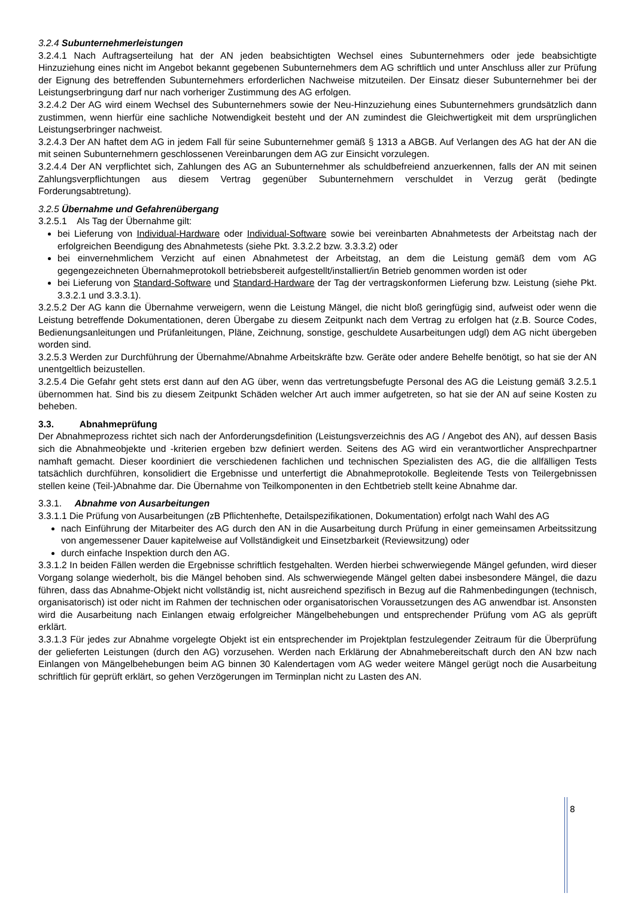3.2.4 Subunternehmerleistungen
3.2.4.1 Nach Auftragserteilung hat der AN jeden beabsichtigten Wechsel eines Subunternehmers oder jede beabsichtigte Hinzuziehung eines nicht im Angebot bekannt gegebenen Subunternehmers dem AG schriftlich und unter Anschluss aller zur Prüfung der Eignung des betreffenden Subunternehmers erforderlichen Nachweise mitzuteilen. Der Einsatz dieser Subunternehmer bei der Leistungserbringung darf nur nach vorheriger Zustimmung des AG erfolgen.
3.2.4.2 Der AG wird einem Wechsel des Subunternehmers sowie der Neu-Hinzuziehung eines Subunternehmers grundsätzlich dann zustimmen, wenn hierfür eine sachliche Notwendigkeit besteht und der AN zumindest die Gleichwertigkeit mit dem ursprünglichen Leistungserbringer nachweist.
3.2.4.3 Der AN haftet dem AG in jedem Fall für seine Subunternehmer gemäß § 1313 a ABGB. Auf Verlangen des AG hat der AN die mit seinen Subunternehmern geschlossenen Vereinbarungen dem AG zur Einsicht vorzulegen.
3.2.4.4 Der AN verpflichtet sich, Zahlungen des AG an Subunternehmer als schuldbefreiend anzuerkennen, falls der AN mit seinen Zahlungsverpflichtungen aus diesem Vertrag gegenüber Subunternehmern verschuldet in Verzug gerät (bedingte Forderungsabtretung).
3.2.5 Übernahme und Gefahrenübergang
3.2.5.1 Als Tag der Übernahme gilt:
bei Lieferung von Individual-Hardware oder Individual-Software sowie bei vereinbarten Abnahmetests der Arbeitstag nach der erfolgreichen Beendigung des Abnahmetests (siehe Pkt. 3.3.2.2 bzw. 3.3.3.2) oder
bei einvernehmlichem Verzicht auf einen Abnahmetest der Arbeitstag, an dem die Leistung gemäß dem vom AG gegengezeichneten Übernahmeprotokoll betriebsbereit aufgestellt/installiert/in Betrieb genommen worden ist oder
bei Lieferung von Standard-Software und Standard-Hardware der Tag der vertragskonformen Lieferung bzw. Leistung (siehe Pkt. 3.3.2.1 und 3.3.3.1).
3.2.5.2 Der AG kann die Übernahme verweigern, wenn die Leistung Mängel, die nicht bloß geringfügig sind, aufweist oder wenn die Leistung betreffende Dokumentationen, deren Übergabe zu diesem Zeitpunkt nach dem Vertrag zu erfolgen hat (z.B. Source Codes, Bedienungsanleitungen und Prüfanleitungen, Pläne, Zeichnung, sonstige, geschuldete Ausarbeitungen udgl) dem AG nicht übergeben worden sind.
3.2.5.3 Werden zur Durchführung der Übernahme/Abnahme Arbeitskräfte bzw. Geräte oder andere Behelfe benötigt, so hat sie der AN unentgeltlich beizustellen.
3.2.5.4 Die Gefahr geht stets erst dann auf den AG über, wenn das vertretungsbefugte Personal des AG die Leistung gemäß 3.2.5.1 übernommen hat. Sind bis zu diesem Zeitpunkt Schäden welcher Art auch immer aufgetreten, so hat sie der AN auf seine Kosten zu beheben.
3.3. Abnahmeprüfung
Der Abnahmeprozess richtet sich nach der Anforderungsdefinition (Leistungsverzeichnis des AG / Angebot des AN), auf dessen Basis sich die Abnahmeobjekte und -kriterien ergeben bzw definiert werden. Seitens des AG wird ein verantwortlicher Ansprechpartner namhaft gemacht. Dieser koordiniert die verschiedenen fachlichen und technischen Spezialisten des AG, die die allfälligen Tests tatsächlich durchführen, konsolidiert die Ergebnisse und unterfertigt die Abnahmeprotokolle. Begleitende Tests von Teilergebnissen stellen keine (Teil-)Abnahme dar. Die Übernahme von Teilkomponenten in den Echtbetrieb stellt keine Abnahme dar.
3.3.1. Abnahme von Ausarbeitungen
3.3.1.1 Die Prüfung von Ausarbeitungen (zB Pflichtenhefte, Detailspezifikationen, Dokumentation) erfolgt nach Wahl des AG
nach Einführung der Mitarbeiter des AG durch den AN in die Ausarbeitung durch Prüfung in einer gemeinsamen Arbeitssitzung von angemessener Dauer kapitelweise auf Vollständigkeit und Einsetzbarkeit (Reviewsitzung) oder
durch einfache Inspektion durch den AG.
3.3.1.2 In beiden Fällen werden die Ergebnisse schriftlich festgehalten. Werden hierbei schwerwiegende Mängel gefunden, wird dieser Vorgang solange wiederholt, bis die Mängel behoben sind. Als schwerwiegende Mängel gelten dabei insbesondere Mängel, die dazu führen, dass das Abnahme-Objekt nicht vollständig ist, nicht ausreichend spezifisch in Bezug auf die Rahmenbedingungen (technisch, organisatorisch) ist oder nicht im Rahmen der technischen oder organisatorischen Voraussetzungen des AG anwendbar ist. Ansonsten wird die Ausarbeitung nach Einlangen etwaig erfolgreicher Mängelbehebungen und entsprechender Prüfung vom AG als geprüft erklärt.
3.3.1.3 Für jedes zur Abnahme vorgelegte Objekt ist ein entsprechender im Projektplan festzulegender Zeitraum für die Überprüfung der gelieferten Leistungen (durch den AG) vorzusehen. Werden nach Erklärung der Abnahmebereitschaft durch den AN bzw nach Einlangen von Mängelbehebungen beim AG binnen 30 Kalendertagen vom AG weder weitere Mängel gerügt noch die Ausarbeitung schriftlich für geprüft erklärt, so gehen Verzögerungen im Terminplan nicht zu Lasten des AN.
8